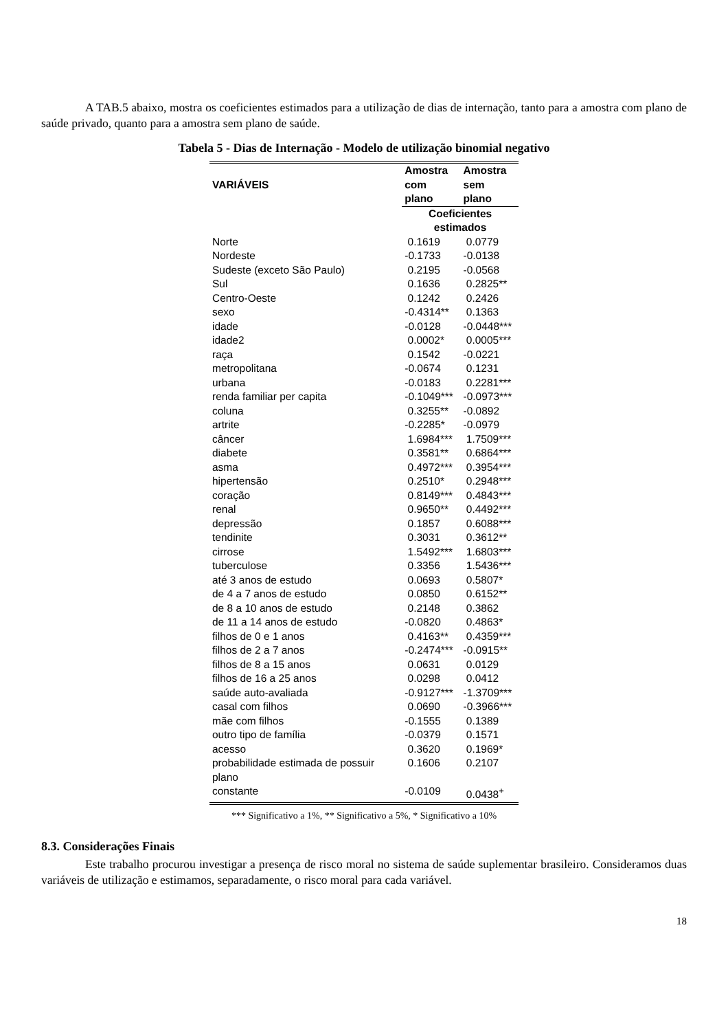A TAB.5 abaixo, mostra os coeficientes estimados para a utilização de dias de internação, tanto para a amostra com plano de saúde privado, quanto para a amostra sem plano de saúde.
Tabela 5 - Dias de Internação - Modelo de utilização binomial negativo
| VARIÁVEIS | Amostra | Amostra |
| --- | --- | --- |
| | com plano | sem plano |
| | Coeficientes estimados | |
| Norte | 0.1619 | 0.0779 |
| Nordeste | -0.1733 | -0.0138 |
| Sudeste (exceto São Paulo) | 0.2195 | -0.0568 |
| Sul | 0.1636 | 0.2825** |
| Centro-Oeste | 0.1242 | 0.2426 |
| sexo | -0.4314** | 0.1363 |
| idade | -0.0128 | -0.0448*** |
| idade2 | 0.0002* | 0.0005*** |
| raça | 0.1542 | -0.0221 |
| metropolitana | -0.0674 | 0.1231 |
| urbana | -0.0183 | 0.2281*** |
| renda familiar per capita | -0.1049*** | -0.0973*** |
| coluna | 0.3255** | -0.0892 |
| artrite | -0.2285* | -0.0979 |
| câncer | 1.6984*** | 1.7509*** |
| diabete | 0.3581** | 0.6864*** |
| asma | 0.4972*** | 0.3954*** |
| hipertensão | 0.2510* | 0.2948*** |
| coração | 0.8149*** | 0.4843*** |
| renal | 0.9650** | 0.4492*** |
| depressão | 0.1857 | 0.6088*** |
| tendinite | 0.3031 | 0.3612** |
| cirrose | 1.5492*** | 1.6803*** |
| tuberculose | 0.3356 | 1.5436*** |
| até 3 anos de estudo | 0.0693 | 0.5807* |
| de 4 a 7 anos de estudo | 0.0850 | 0.6152** |
| de 8 a 10 anos de estudo | 0.2148 | 0.3862 |
| de 11 a 14 anos de estudo | -0.0820 | 0.4863* |
| filhos de 0 e 1 anos | 0.4163** | 0.4359*** |
| filhos de 2 a 7 anos | -0.2474*** | -0.0915** |
| filhos de 8 a 15 anos | 0.0631 | 0.0129 |
| filhos de 16 a 25 anos | 0.0298 | 0.0412 |
| saúde auto-avaliada | -0.9127*** | -1.3709*** |
| casal com filhos | 0.0690 | -0.3966*** |
| mãe com filhos | -0.1555 | 0.1389 |
| outro tipo de família | -0.0379 | 0.1571 |
| acesso | 0.3620 | 0.1969* |
| probabilidade estimada de possuir plano | 0.1606 | 0.2107 |
| constante | -0.0109 | 0.0438<sup>+</sup> |
*** Significativo a 1%, ** Significativo a 5%, * Significativo a 10%
8.3. Considerações Finais
Este trabalho procurou investigar a presença de risco moral no sistema de saúde suplementar brasileiro. Consideramos duas variáveis de utilização e estimamos, separadamente, o risco moral para cada variável.
18